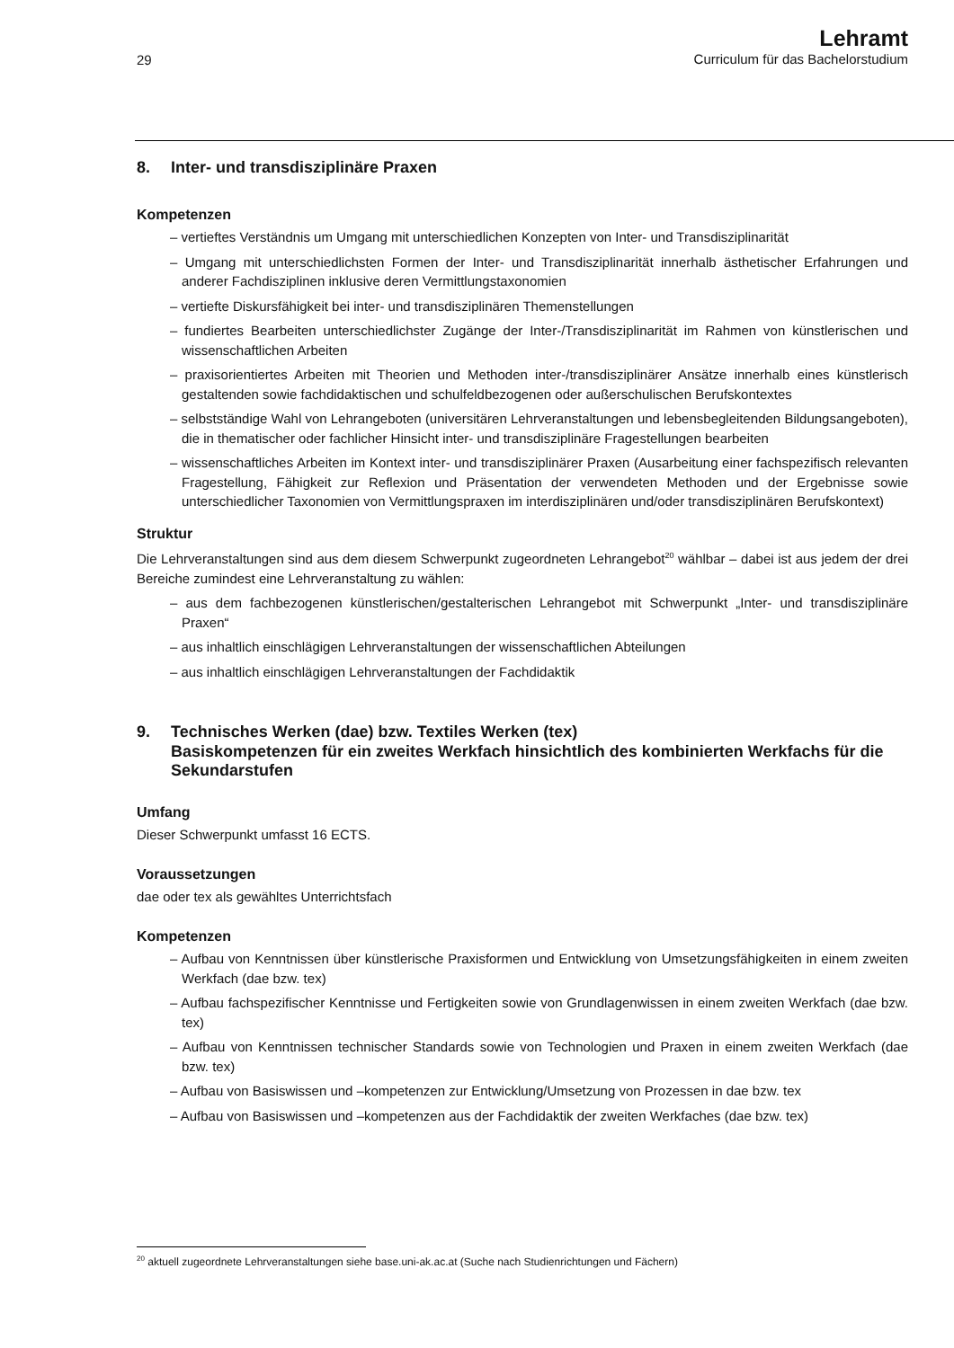29
Lehramt
Curriculum für das Bachelorstudium
8. Inter- und transdisziplinäre Praxen
Kompetenzen
– vertieftes Verständnis um Umgang mit unterschiedlichen Konzepten von Inter- und Transdisziplinarität
– Umgang mit unterschiedlichsten Formen der Inter- und Transdisziplinarität innerhalb ästhetischer Erfahrungen und anderer Fachdisziplinen inklusive deren Vermittlungstaxonomien
– vertiefte Diskursfähigkeit bei inter- und transdisziplinären Themenstellungen
– fundiertes Bearbeiten unterschiedlichster Zugänge der Inter-/Transdisziplinarität im Rahmen von künstlerischen und wissenschaftlichen Arbeiten
– praxisorientiertes Arbeiten mit Theorien und Methoden inter-/transdisziplinärer Ansätze innerhalb eines künstlerisch gestaltenden sowie fachdidaktischen und schulfeldbezogenen oder außerschulischen Berufskontextes
– selbstständige Wahl von Lehrangeboten (universitären Lehrveranstaltungen und lebensbegleitenden Bildungsangeboten), die in thematischer oder fachlicher Hinsicht inter- und transdisziplinäre Fragestellungen bearbeiten
– wissenschaftliches Arbeiten im Kontext inter- und transdisziplinärer Praxen (Ausarbeitung einer fachspezifisch relevanten Fragestellung, Fähigkeit zur Reflexion und Präsentation der verwendeten Methoden und der Ergebnisse sowie unterschiedlicher Taxonomien von Vermittlungspraxen im interdisziplinären und/oder transdisziplinären Berufskontext)
Struktur
Die Lehrveranstaltungen sind aus dem diesem Schwerpunkt zugeordneten Lehrangebot<sup>20</sup> wählbar – dabei ist aus jedem der drei Bereiche zumindest eine Lehrveranstaltung zu wählen:
– aus dem fachbezogenen künstlerischen/gestalterischen Lehrangebot mit Schwerpunkt „Inter- und transdisziplinäre Praxen“
– aus inhaltlich einschlägigen Lehrveranstaltungen der wissenschaftlichen Abteilungen
– aus inhaltlich einschlägigen Lehrveranstaltungen der Fachdidaktik
9. Technisches Werken (dae) bzw. Textiles Werken (tex)
Basiskompetenzen für ein zweites Werkfach hinsichtlich des kombinierten Werkfachs für die Sekundarstufen
Umfang
Dieser Schwerpunkt umfasst 16 ECTS.
Voraussetzungen
dae oder tex als gewähltes Unterrichtsfach
Kompetenzen
– Aufbau von Kenntnissen über künstlerische Praxisformen und Entwicklung von Umsetzungsfähigkeiten in einem zweiten Werkfach (dae bzw. tex)
– Aufbau fachspezifischer Kenntnisse und Fertigkeiten sowie von Grundlagenwissen in einem zweiten Werkfach (dae bzw. tex)
– Aufbau von Kenntnissen technischer Standards sowie von Technologien und Praxen in einem zweiten Werkfach (dae bzw. tex)
– Aufbau von Basiswissen und –kompetenzen zur Entwicklung/Umsetzung von Prozessen in dae bzw. tex
– Aufbau von Basiswissen und –kompetenzen aus der Fachdidaktik der zweiten Werkfaches (dae bzw. tex)
<sup>20</sup> aktuell zugeordnete Lehrveranstaltungen siehe base.uni-ak.ac.at (Suche nach Studienrichtungen und Fächern)